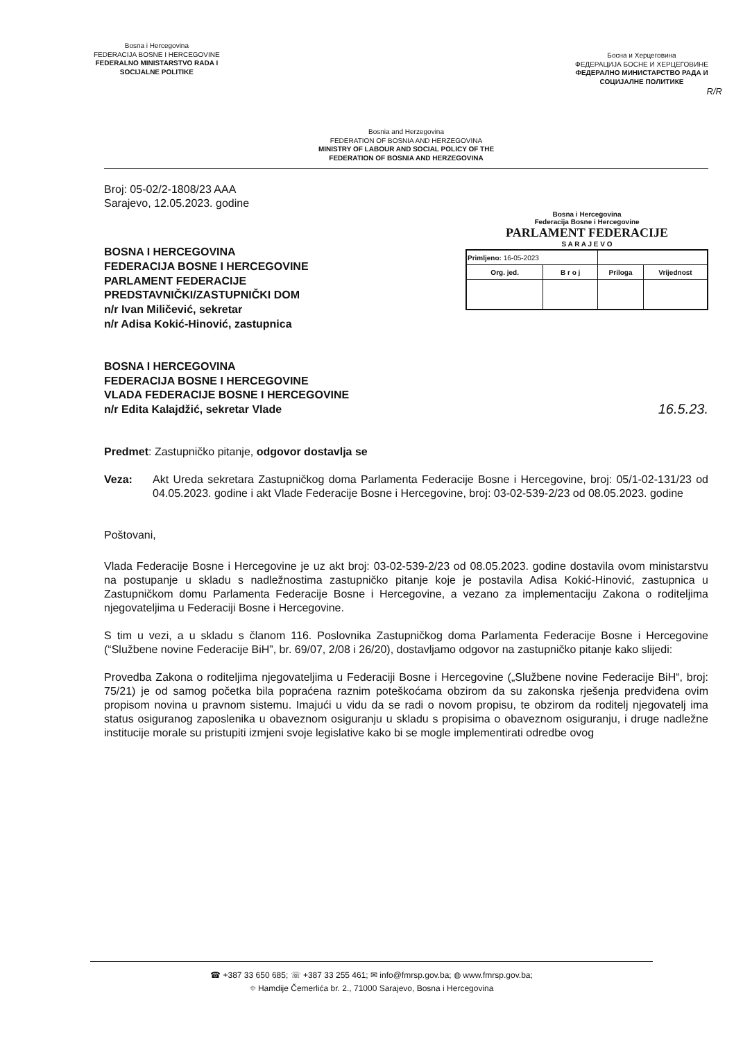Bosna i Hercegovina
FEDERACIJA BOSNE I HERCEGOVINE
FEDERALNO MINISTARSTVO RADA I
SOCIJALNE POLITIKE
Босна и Херцеговина
ФЕДЕРАЦИЈА БОСНЕ И ХЕРЦЕГОВИНЕ
ФЕДЕРАЛНО МИНИСТАРСТВО РАДА И
СОЦИЈАЛНЕ ПОЛИТИКЕ
R/R
Bosnia and Herzegovina
FEDERATION OF BOSNIA AND HERZEGOVINA
MINISTRY OF LABOUR AND SOCIAL POLICY OF THE
FEDERATION OF BOSNIA AND HERZEGOVINA
Broj: 05-02/2-1808/23 AAA
Sarajevo, 12.05.2023. godine
BOSNA I HERCEGOVINA
FEDERACIJA BOSNE I HERCEGOVINE
PARLAMENT FEDERACIJE
PREDSTAVNIČKI/ZASTUPNIČKI DOM
n/r Ivan Miličević, sekretar
n/r Adisa Kokić-Hinović, zastupnica
Bosna i Hercegovina
Federacija Bosne i Hercegovine
PARLAMENT FEDERACIJE
S A R A J E V O
| Primljeno: 16-05-2023 | | | |
| Org. jed. | B r o j | Priloga | Vrijednost |
BOSNA I HERCEGOVINA
FEDERACIJA BOSNE I HERCEGOVINE
VLADA FEDERACIJE BOSNE I HERCEGOVINE
n/r Edita Kalajdžić, sekretar Vlade
16.5.23.
Predmet: Zastupničko pitanje, odgovor dostavlja se
Veza: Akt Ureda sekretara Zastupničkog doma Parlamenta Federacije Bosne i Hercegovine, broj: 05/1-02-131/23 od 04.05.2023. godine i akt Vlade Federacije Bosne i Hercegovine, broj: 03-02-539-2/23 od 08.05.2023. godine
Poštovani,
Vlada Federacije Bosne i Hercegovine je uz akt broj: 03-02-539-2/23 od 08.05.2023. godine dostavila ovom ministarstvu na postupanje u skladu s nadležnostima zastupničko pitanje koje je postavila Adisa Kokić-Hinović, zastupnica u Zastupničkom domu Parlamenta Federacije Bosne i Hercegovine, a vezano za implementaciju Zakona o roditeljima njegovateljima u Federaciji Bosne i Hercegovine.
S tim u vezi, a u skladu s članom 116. Poslovnika Zastupničkog doma Parlamenta Federacije Bosne i Hercegovine (“Službene novine Federacije BiH”, br. 69/07, 2/08 i 26/20), dostavljamo odgovor na zastupničko pitanje kako slijedi:
Provedba Zakona o roditeljima njegovateljima u Federaciji Bosne i Hercegovine („Službene novine Federacije BiH“, broj: 75/21) je od samog početka bila popraćena raznim poteškoćama obzirom da su zakonska rješenja predviđena ovim propisom novina u pravnom sistemu. Imajući u vidu da se radi o novom propisu, te obzirom da roditelj njegovatelj ima status osiguranog zaposlenika u obaveznom osiguranju u skladu s propisima o obaveznom osiguranju, i druge nadležne institucije morale su pristupiti izmjeni svoje legislative kako bi se mogle implementirati odredbe ovog
☎ +387 33 650 685; ☏ +387 33 255 461; ✉ info@fmrsp.gov.ba; ◍ www.fmrsp.gov.ba;
⌖ Hamdije Čemerlića br. 2., 71000 Sarajevo, Bosna i Hercegovina